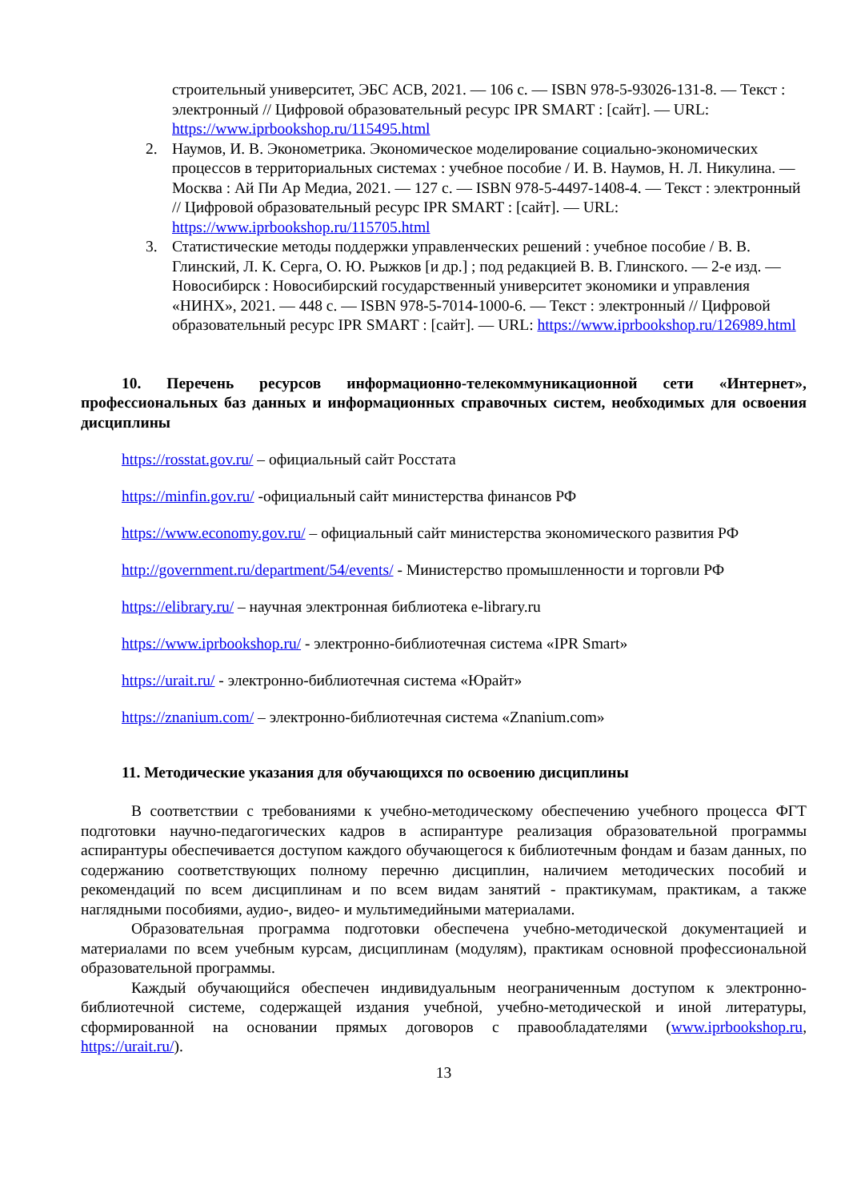строительный университет, ЭБС АСВ, 2021. — 106 с. — ISBN 978-5-93026-131-8. — Текст : электронный // Цифровой образовательный ресурс IPR SMART : [сайт]. — URL: https://www.iprbookshop.ru/115495.html
2. Наумов, И. В. Эконометрика. Экономическое моделирование социально-экономических процессов в территориальных системах : учебное пособие / И. В. Наумов, Н. Л. Никулина. — Москва : Ай Пи Ар Медиа, 2021. — 127 с. — ISBN 978-5-4497-1408-4. — Текст : электронный // Цифровой образовательный ресурс IPR SMART : [сайт]. — URL: https://www.iprbookshop.ru/115705.html
3. Статистические методы поддержки управленческих решений : учебное пособие / В. В. Глинский, Л. К. Серга, О. Ю. Рыжков [и др.] ; под редакцией В. В. Глинского. — 2-е изд. — Новосибирск : Новосибирский государственный университет экономики и управления «НИНХ», 2021. — 448 с. — ISBN 978-5-7014-1000-6. — Текст : электронный // Цифровой образовательный ресурс IPR SMART : [сайт]. — URL: https://www.iprbookshop.ru/126989.html
10. Перечень ресурсов информационно-телекоммуникационной сети «Интернет», профессиональных баз данных и информационных справочных систем, необходимых для освоения дисциплины
https://rosstat.gov.ru/ – официальный сайт Росстата
https://minfin.gov.ru/ -официальный сайт министерства финансов РФ
https://www.economy.gov.ru/ – официальный сайт министерства экономического развития РФ
http://government.ru/department/54/events/ - Министерство промышленности и торговли РФ
https://elibrary.ru/ – научная электронная библиотека e-library.ru
https://www.iprbookshop.ru/ - электронно-библиотечная система «IPR Smart»
https://urait.ru/ - электронно-библиотечная система «Юрайт»
https://znanium.com/ – электронно-библиотечная система «Znanium.com»
11. Методические указания для обучающихся по освоению дисциплины
В соответствии с требованиями к учебно-методическому обеспечению учебного процесса ФГТ подготовки научно-педагогических кадров в аспирантуре реализация образовательной программы аспирантуры обеспечивается доступом каждого обучающегося к библиотечным фондам и базам данных, по содержанию соответствующих полному перечню дисциплин, наличием методических пособий и рекомендаций по всем дисциплинам и по всем видам занятий - практикумам, практикам, а также наглядными пособиями, аудио-, видео- и мультимедийными материалами.
Образовательная программа подготовки обеспечена учебно-методической документацией и материалами по всем учебным курсам, дисциплинам (модулям), практикам основной профессиональной образовательной программы.
Каждый обучающийся обеспечен индивидуальным неограниченным доступом к электронно-библиотечной системе, содержащей издания учебной, учебно-методической и иной литературы, сформированной на основании прямых договоров с правообладателями (www.iprbookshop.ru, https://urait.ru/).
13